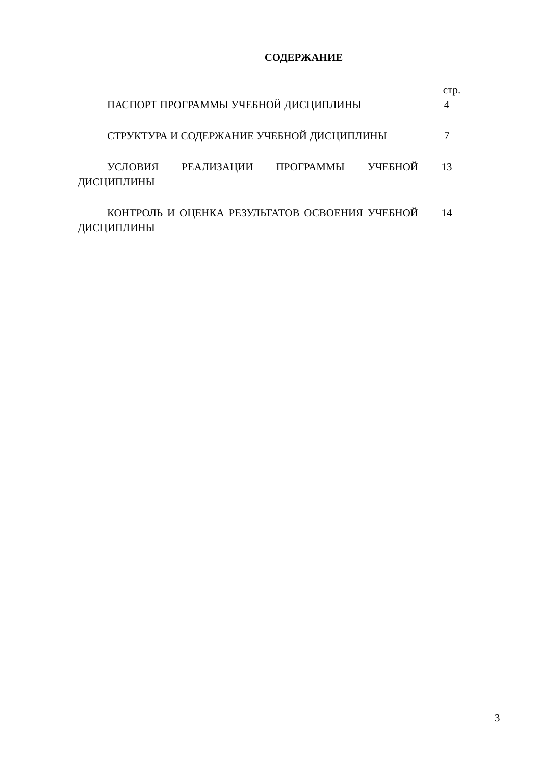СОДЕРЖАНИЕ
стр.
ПАСПОРТ ПРОГРАММЫ УЧЕБНОЙ ДИСЦИПЛИНЫ 4
СТРУКТУРА И СОДЕРЖАНИЕ УЧЕБНОЙ ДИСЦИПЛИНЫ 7
УСЛОВИЯ РЕАЛИЗАЦИИ ПРОГРАММЫ УЧЕБНОЙ ДИСЦИПЛИНЫ 13
КОНТРОЛЬ И ОЦЕНКА РЕЗУЛЬТАТОВ ОСВОЕНИЯ УЧЕБНОЙ ДИСЦИПЛИНЫ
14
3